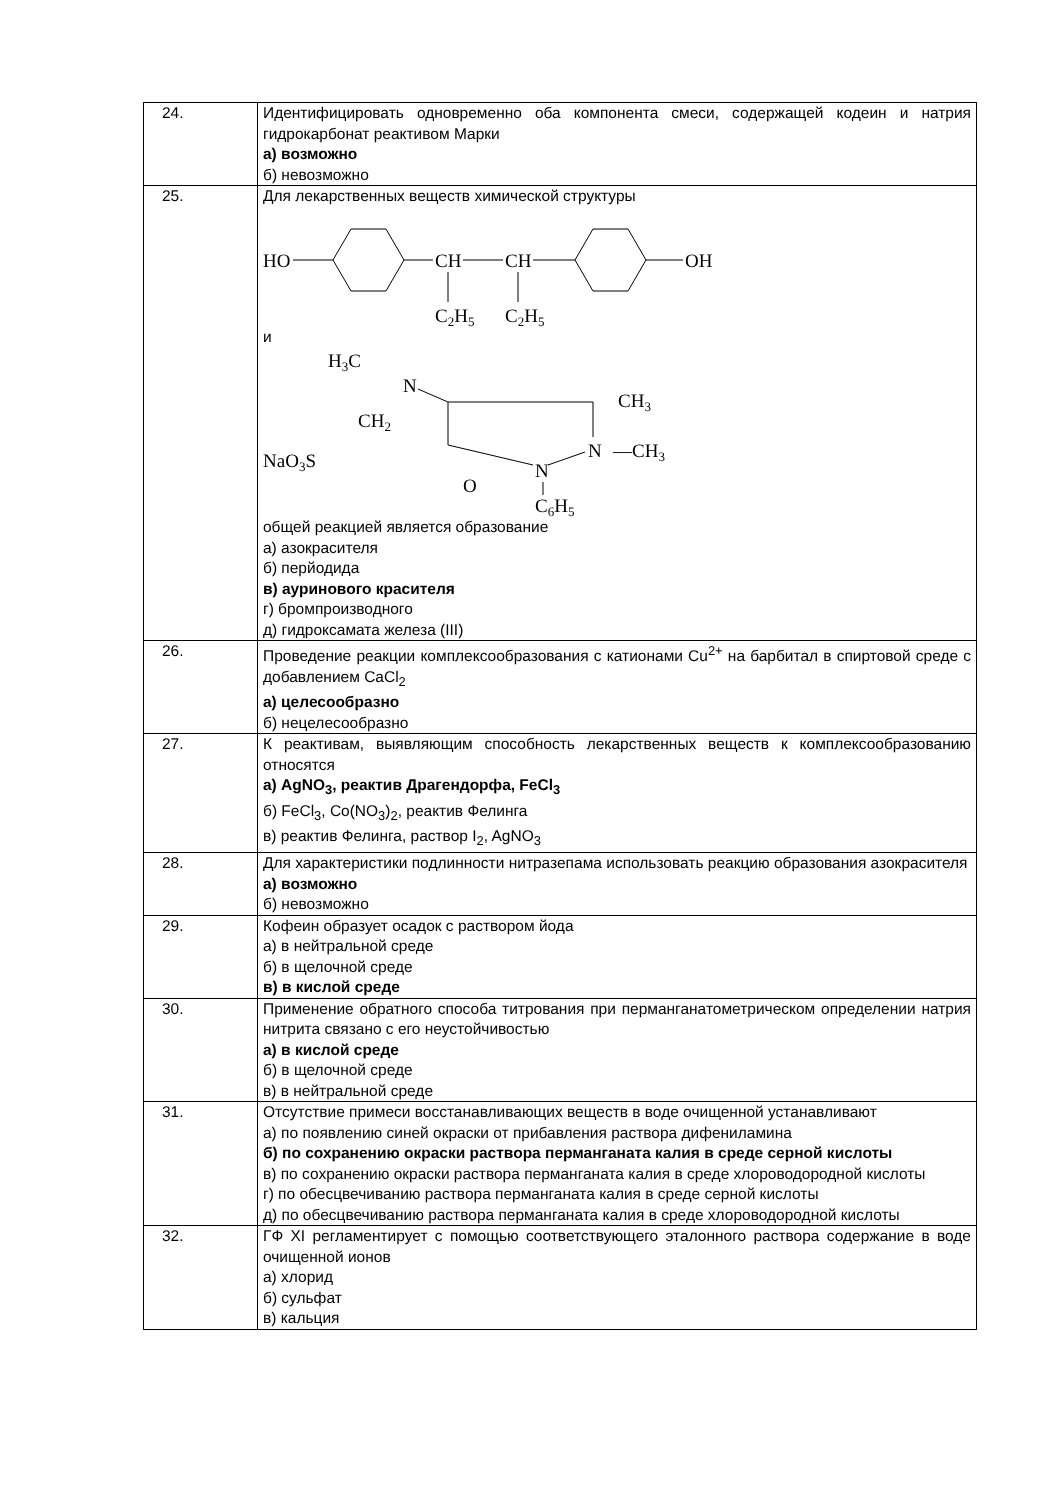| 24. | Идентифицировать одновременно оба компонента смеси, содержащей кодеин и натрия гидрокарбонат реактивом Марки а) возможно б) невозможно |
| 25. | Для лекарственных веществ химической структуры HO CH CH OH C 2 H 5 C 2 H 5 и H 3 C N CH 2 NaO 3 S CH 3 N —CH 3 N O C 6 H 5 общей реакцией является образование а) азокрасителя б) перйодида в) ауринового красителя г) бромпроизводного д) гидроксамата железа (III) |
| 26. | Проведение реакции комплексообразования с катионами Cu<sup>2+</sup> на барбитал в спиртовой среде с добавлением CaCl<sub>2</sub> а) целесообразно б) нецелесообразно |
| 27. | К реактивам, выявляющим способность лекарственных веществ к комплексообразованию относятся а) AgNO<sub>3</sub>, реактив Драгендорфа, FeCl<sub>3</sub> б) FeCl<sub>3</sub>, Co(NO<sub>3</sub>)<sub>2</sub>, реактив Фелинга в) реактив Фелинга, раствор I<sub>2</sub>, AgNO<sub>3</sub> |
| 28. | Для характеристики подлинности нитразепама использовать реакцию образования азокрасителя а) возможно б) невозможно |
| 29. | Кофеин образует осадок с раствором йода а) в нейтральной среде б) в щелочной среде в) в кислой среде |
| 30. | Применение обратного способа титрования при перманганатометрическом определении натрия нитрита связано с его неустойчивостью а) в кислой среде б) в щелочной среде в) в нейтральной среде |
| 31. | Отсутствие примеси восстанавливающих веществ в воде очищенной устанавливают а) по появлению синей окраски от прибавления раствора дифениламина б) по сохранению окраски раствора перманганата калия в среде серной кислоты в) по сохранению окраски раствора перманганата калия в среде хлороводородной кислоты г) по обесцвечиванию раствора перманганата калия в среде серной кислоты д) по обесцвечиванию раствора перманганата калия в среде хлороводородной кислоты |
| 32. | ГФ XI регламентирует с помощью соответствующего эталонного раствора содержание в воде очищенной ионов а) хлорид б) сульфат в) кальция |